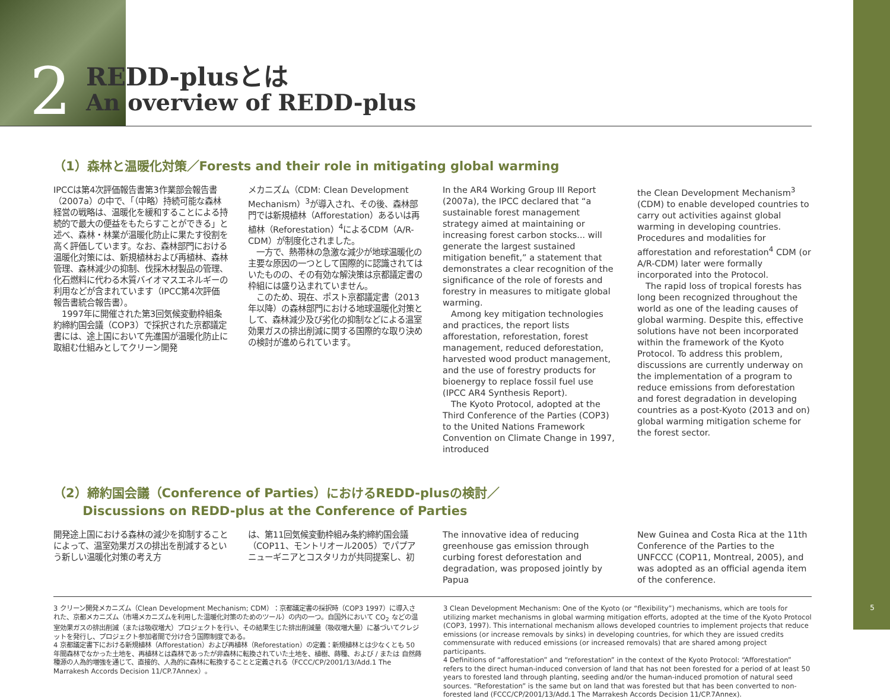2 REDD-plusとは
An overview of REDD-plus
（1）森林と温暖化対策／Forests and their role in mitigating global warming
IPCCは第4次評価報告書第3作業部会報告書（2007a）の中で、「（中略）持続可能な森林経営の戦略は、温暖化を緩和することによる持続的で最大の便益をもたらすことができる」と述べ、森林・林業が温暖化防止に果たす役割を高く評価しています。なお、森林部門における温暖化対策には、新規植林および再植林、森林管理、森林減少の抑制、伐採木材製品の管理、化石燃料に代わる木質バイオマスエネルギーの利用などが含まれています（IPCC第4次評価報告書統合報告書）。
　1997年に開催された第3回気候変動枠組条約締約国会議（COP3）で採択された京都議定書には、途上国において先進国が温暖化防止に取組む仕組みとしてクリーン開発
メカニズム（CDM: Clean Development Mechanism）<sup>3</sup>が導入され、その後、森林部門では新規植林（Afforestation）あるいは再植林（Reforestation）<sup>4</sup>によるCDM（A/R-CDM）が制度化されました。
　一方で、熱帯林の急激な減少が地球温暖化の主要な原因の一つとして国際的に認識されてはいたものの、その有効な解決策は京都議定書の枠組には盛り込まれていません。
　このため、現在、ポスト京都議定書（2013年以降）の森林部門における地球温暖化対策として、森林減少及び劣化の抑制などによる温室効果ガスの排出削減に関する国際的な取り決めの検討が進められています。
In the AR4 Working Group III Report (2007a), the IPCC declared that “a sustainable forest management strategy aimed at maintaining or increasing forest carbon stocks... will generate the largest sustained mitigation benefit,” a statement that demonstrates a clear recognition of the significance of the role of forests and forestry in measures to mitigate global warming.
　Among key mitigation technologies and practices, the report lists afforestation, reforestation, forest management, reduced deforestation, harvested wood product management, and the use of forestry products for bioenergy to replace fossil fuel use (IPCC AR4 Synthesis Report).
　The Kyoto Protocol, adopted at the Third Conference of the Parties (COP3) to the United Nations Framework Convention on Climate Change in 1997, introduced
the Clean Development Mechanism<sup>3</sup> (CDM) to enable developed countries to carry out activities against global warming in developing countries. Procedures and modalities for afforestation and reforestation<sup>4</sup> CDM (or A/R-CDM) later were formally incorporated into the Protocol.
　The rapid loss of tropical forests has long been recognized throughout the world as one of the leading causes of global warming. Despite this, effective solutions have not been incorporated within the framework of the Kyoto Protocol. To address this problem, discussions are currently underway on the implementation of a program to reduce emissions from deforestation and forest degradation in developing countries as a post-Kyoto (2013 and on) global warming mitigation scheme for the forest sector.
（2）締約国会議（Conference of Parties）におけるREDD-plusの検討／
　　 Discussions on REDD-plus at the Conference of Parties
開発途上国における森林の減少を抑制することによって、温室効果ガスの排出を削減するという新しい温暖化対策の考え方
は、第11回気候変動枠組み条約締約国会議（COP11、モントリオール2005）でパプアニューギニアとコスタリカが共同提案し、初
The innovative idea of reducing greenhouse gas emission through curbing forest deforestation and degradation, was proposed jointly by Papua
New Guinea and Costa Rica at the 11th Conference of the Parties to the UNFCCC (COP11, Montreal, 2005), and was adopted as an official agenda item of the conference.
3 クリーン開発メカニズム（Clean Development Mechanism; CDM）：京都議定書の採択時（COP3 1997）に導入された、京都メカニズム（市場メカニズムを利用した温暖化対策のためのツール）の内の一つ。自国外において CO<sub>2</sub> などの温室効果ガスの排出削減（または吸収増大）プロジェクトを行い、その結果生じた排出削減量（吸収増大量）に基づいてクレジットを発行し、プロジェクト参加者間で分け合う国際制度である。
4 京都議定書下における新規植林（Afforestation）および再植林（Reforestation）の定義：新規植林とは少なくとも 50 年間森林でなかった土地を、再植林とは森林であったが非森林に転換されていた土地を、植樹、蒔種、および / または 自然蒔種源の人為的増強を通じて、直接的、人為的に森林に転換することと定義される（FCCC/CP/2001/13/Add.1 The Marrakesh Accords Decision 11/CP.7Annex）。
3 Clean Development Mechanism: One of the Kyoto (or “flexibility”) mechanisms, which are tools for utilizing market mechanisms in global warming mitigation efforts, adopted at the time of the Kyoto Protocol (COP3, 1997). This international mechanism allows developed countries to implement projects that reduce emissions (or increase removals by sinks) in developing countries, for which they are issued credits commensurate with reduced emissions (or increased removals) that are shared among project participants.
4 Definitions of “afforestation” and “reforestation” in the context of the Kyoto Protocol: “Afforestation” refers to the direct human-induced conversion of land that has not been forested for a period of at least 50 years to forested land through planting, seeding and/or the human-induced promotion of natural seed sources. “Reforestation” is the same but on land that was forested but that has been converted to non-forested land (FCCC/CP/2001/13/Add.1 The Marrakesh Accords Decision 11/CP.7Annex).
5